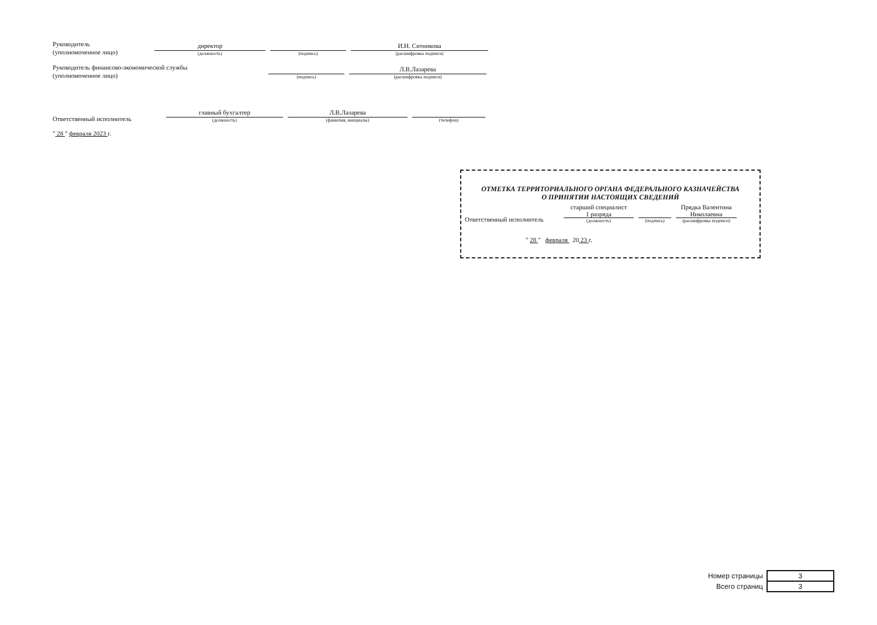Руководитель
(уполномоченное лицо)
директор
(должность)
(подпись)
И.Н. Ситникова
(расшифровка подписи)
Руководитель финансово-экономической службы
(уполномоченное лицо)
(подпись)
Л.В.Лазарева
(расшифровка подписи)
Ответственный исполнитель
главный бухгалтер
(должность)
Л.В.Лазарева
(фамилия, инициалы)
(телефон)
" 28 " февраля 2023 г.
ОТМЕТКА ТЕРРИТОРИАЛЬНОГО ОРГАНА ФЕДЕРАЛЬНОГО КАЗНАЧЕЙСТВА
О ПРИНЯТИИ НАСТОЯЩИХ СВЕДЕНИЙ
Ответственный исполнитель
старший специалист
1 разряда
(должность)
(подпись)
Прядка Валентина
Николаевна
(расшифровка подписи)
" 28 " февраля 20 23 г.
| Номер страницы | 3 |
| Всего страниц | 3 |